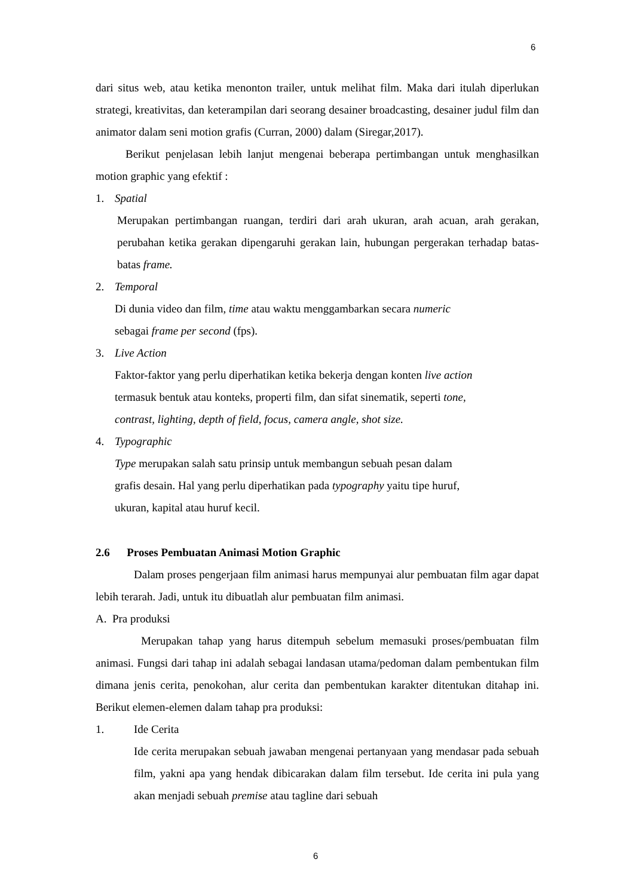6
dari situs web, atau ketika menonton trailer, untuk melihat film. Maka dari itulah diperlukan strategi, kreativitas, dan keterampilan dari seorang desainer broadcasting, desainer judul film dan animator dalam seni motion grafis (Curran, 2000) dalam (Siregar,2017).
Berikut penjelasan lebih lanjut mengenai beberapa pertimbangan untuk menghasilkan motion graphic yang efektif :
1. Spatial
Merupakan pertimbangan ruangan, terdiri dari arah ukuran, arah acuan, arah gerakan, perubahan ketika gerakan dipengaruhi gerakan lain, hubungan pergerakan terhadap batas-batas frame.
2. Temporal
Di dunia video dan film, time atau waktu menggambarkan secara numeric
sebagai frame per second (fps).
3. Live Action
Faktor-faktor yang perlu diperhatikan ketika bekerja dengan konten live action
termasuk bentuk atau konteks, properti film, dan sifat sinematik, seperti tone,
contrast, lighting, depth of field, focus, camera angle, shot size.
4. Typographic
Type merupakan salah satu prinsip untuk membangun sebuah pesan dalam
grafis desain. Hal yang perlu diperhatikan pada typography yaitu tipe huruf,
ukuran, kapital atau huruf kecil.
2.6 Proses Pembuatan Animasi Motion Graphic
Dalam proses pengerjaan film animasi harus mempunyai alur pembuatan film agar dapat lebih terarah. Jadi, untuk itu dibuatlah alur pembuatan film animasi.
A. Pra produksi
Merupakan tahap yang harus ditempuh sebelum memasuki proses/pembuatan film animasi. Fungsi dari tahap ini adalah sebagai landasan utama/pedoman dalam pembentukan film dimana jenis cerita, penokohan, alur cerita dan pembentukan karakter ditentukan ditahap ini. Berikut elemen-elemen dalam tahap pra produksi:
1. Ide Cerita
Ide cerita merupakan sebuah jawaban mengenai pertanyaan yang mendasar pada sebuah film, yakni apa yang hendak dibicarakan dalam film tersebut. Ide cerita ini pula yang akan menjadi sebuah premise atau tagline dari sebuah
6